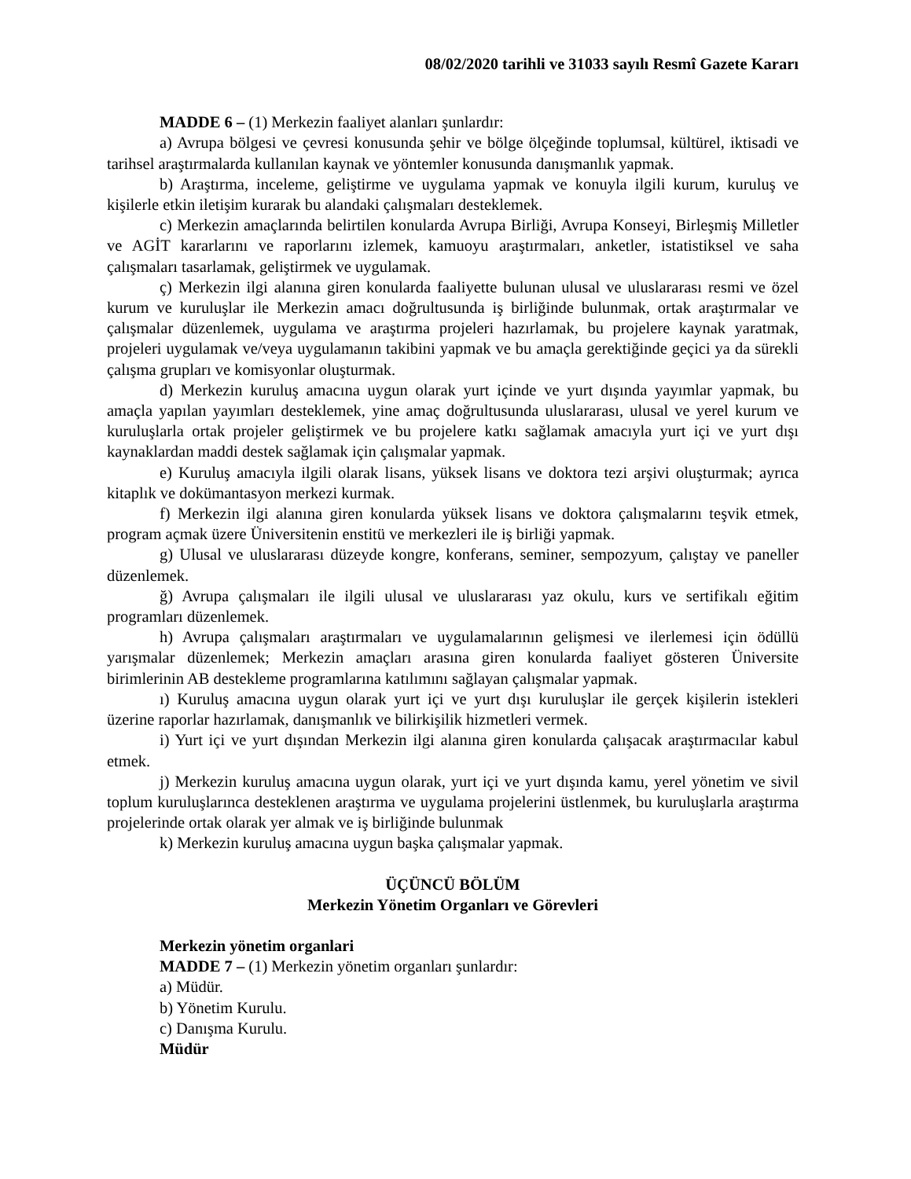08/02/2020 tarihli ve 31033 sayılı Resmî Gazete Kararı
MADDE 6 – (1) Merkezin faaliyet alanları şunlardır:
a) Avrupa bölgesi ve çevresi konusunda şehir ve bölge ölçeğinde toplumsal, kültürel, iktisadi ve tarihsel araştırmalarda kullanılan kaynak ve yöntemler konusunda danışmanlık yapmak.
b) Araştırma, inceleme, geliştirme ve uygulama yapmak ve konuyla ilgili kurum, kuruluş ve kişilerle etkin iletişim kurarak bu alandaki çalışmaları desteklemek.
c) Merkezin amaçlarında belirtilen konularda Avrupa Birliği, Avrupa Konseyi, Birleşmiş Milletler ve AGİT kararlarını ve raporlarını izlemek, kamuoyu araştırmaları, anketler, istatistiksel ve saha çalışmaları tasarlamak, geliştirmek ve uygulamak.
ç) Merkezin ilgi alanına giren konularda faaliyette bulunan ulusal ve uluslararası resmi ve özel kurum ve kuruluşlar ile Merkezin amacı doğrultusunda iş birliğinde bulunmak, ortak araştırmalar ve çalışmalar düzenlemek, uygulama ve araştırma projeleri hazırlamak, bu projelere kaynak yaratmak, projeleri uygulamak ve/veya uygulamanın takibini yapmak ve bu amaçla gerektiğinde geçici ya da sürekli çalışma grupları ve komisyonlar oluşturmak.
d) Merkezin kuruluş amacına uygun olarak yurt içinde ve yurt dışında yayımlar yapmak, bu amaçla yapılan yayımları desteklemek, yine amaç doğrultusunda uluslararası, ulusal ve yerel kurum ve kuruluşlarla ortak projeler geliştirmek ve bu projelere katkı sağlamak amacıyla yurt içi ve yurt dışı kaynaklardan maddi destek sağlamak için çalışmalar yapmak.
e) Kuruluş amacıyla ilgili olarak lisans, yüksek lisans ve doktora tezi arşivi oluşturmak; ayrıca kitaplık ve dokümantasyon merkezi kurmak.
f) Merkezin ilgi alanına giren konularda yüksek lisans ve doktora çalışmalarını teşvik etmek, program açmak üzere Üniversitenin enstitü ve merkezleri ile iş birliği yapmak.
g) Ulusal ve uluslararası düzeyde kongre, konferans, seminer, sempozyum, çalıştay ve paneller düzenlemek.
ğ) Avrupa çalışmaları ile ilgili ulusal ve uluslararası yaz okulu, kurs ve sertifikalı eğitim programları düzenlemek.
h) Avrupa çalışmaları araştırmaları ve uygulamalarının gelişmesi ve ilerlemesi için ödüllü yarışmalar düzenlemek; Merkezin amaçları arasına giren konularda faaliyet gösteren Üniversite birimlerinin AB destekleme programlarına katılımını sağlayan çalışmalar yapmak.
ı) Kuruluş amacına uygun olarak yurt içi ve yurt dışı kuruluşlar ile gerçek kişilerin istekleri üzerine raporlar hazırlamak, danışmanlık ve bilirkişilik hizmetleri vermek.
i) Yurt içi ve yurt dışından Merkezin ilgi alanına giren konularda çalışacak araştırmacılar kabul etmek.
j) Merkezin kuruluş amacına uygun olarak, yurt içi ve yurt dışında kamu, yerel yönetim ve sivil toplum kuruluşlarınca desteklenen araştırma ve uygulama projelerini üstlenmek, bu kuruluşlarla araştırma projelerinde ortak olarak yer almak ve iş birliğinde bulunmak
k) Merkezin kuruluş amacına uygun başka çalışmalar yapmak.
ÜÇÜNCÜ BÖLÜM
Merkezin Yönetim Organları ve Görevleri
Merkezin yönetim organlari
MADDE 7 – (1) Merkezin yönetim organları şunlardır:
a) Müdür.
b) Yönetim Kurulu.
c) Danışma Kurulu.
Müdür